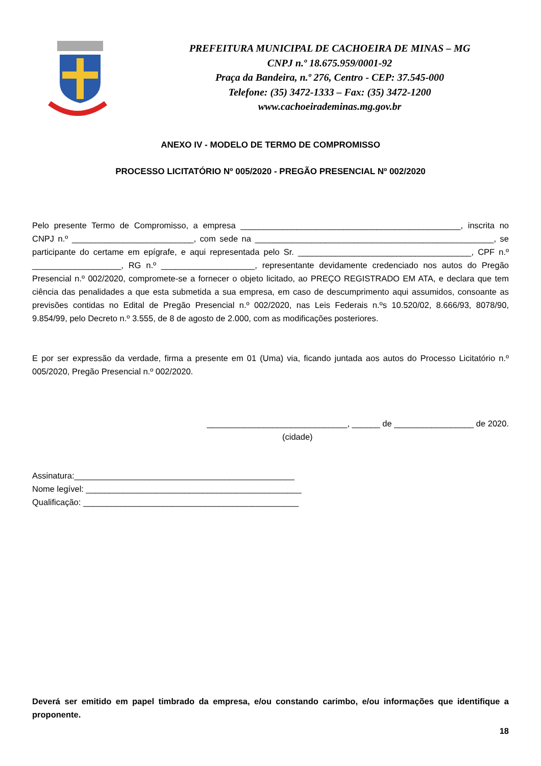PREFEITURA MUNICIPAL DE CACHOEIRA DE MINAS – MG
CNPJ n.º 18.675.959/0001-92
Praça da Bandeira, n.º 276, Centro - CEP: 37.545-000
Telefone: (35) 3472-1333 – Fax: (35) 3472-1200
www.cachoeirademinas.mg.gov.br
ANEXO IV - MODELO DE TERMO DE COMPROMISSO
PROCESSO LICITATÓRIO Nº 005/2020 - PREGÃO PRESENCIAL Nº 002/2020
Pelo presente Termo de Compromisso, a empresa _______________________________________________, inscrita no CNPJ n.º __________________________, com sede na ___________________________________________________, se participante do certame em epígrafe, e aqui representada pelo Sr. _____________________________________, CPF n.º ___________________, RG n.º ____________________, representante devidamente credenciado nos autos do Pregão Presencial n.º 002/2020, compromete-se a fornecer o objeto licitado, ao PREÇO REGISTRADO EM ATA, e declara que tem ciência das penalidades a que esta submetida a sua empresa, em caso de descumprimento aqui assumidos, consoante as previsões contidas no Edital de Pregão Presencial n.º 002/2020, nas Leis Federais n.ºs 10.520/02, 8.666/93, 8078/90, 9.854/99, pelo Decreto n.º 3.555, de 8 de agosto de 2.000, com as modificações posteriores.
E por ser expressão da verdade, firma a presente em 01 (Uma) via, ficando juntada aos autos do Processo Licitatório n.º 005/2020, Pregão Presencial n.º 002/2020.
______________________________, ______ de _________________ de 2020.
(cidade)
Assinatura:_______________________________________________
Nome legível: ______________________________________________
Qualificação: ______________________________________________
Deverá ser emitido em papel timbrado da empresa, e/ou constando carimbo, e/ou informações que identifique a proponente.
18